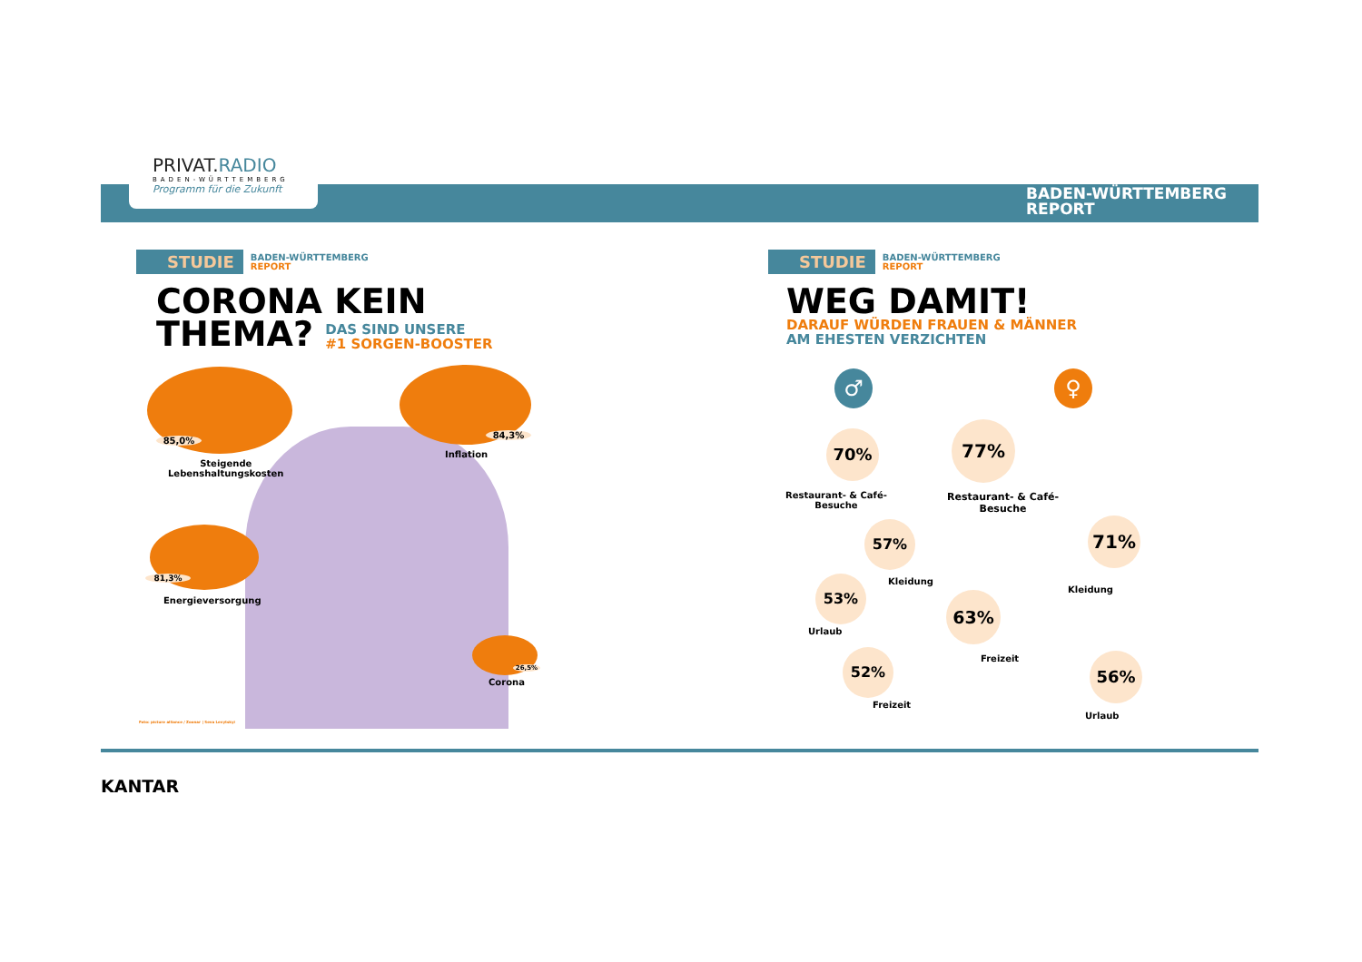PRIVAT.RADIO
BADEN-WÜRTTEMBERG
Programm für die Zukunft
BADEN-WÜRTTEMBERG
REPORT
STUDIE
BADEN-WÜRTTEMBERG
REPORT
CORONA KEIN
THEMA? DAS SIND UNSERE
#1 SORGEN-BOOSTER
85,0%
Steigende
Lebenshaltungskosten
84,3%
Inflation
81,3%
Energieversorgung
26,5%
Corona
Foto: picture alliance / Zoonar | Seva Levytskyi
STUDIE
BADEN-WÜRTTEMBERG
REPORT
WEG DAMIT!
DARAUF WÜRDEN FRAUEN & MÄNNER
AM EHESTEN VERZICHTEN
♂ ♀
70%
Restaurant- & Café-
Besuche
77%
Restaurant- & Café-
Besuche
57%
Kleidung
71%
Kleidung
53%
Urlaub
63%
Freizeit
52%
Freizeit
56%
Urlaub
KANTAR